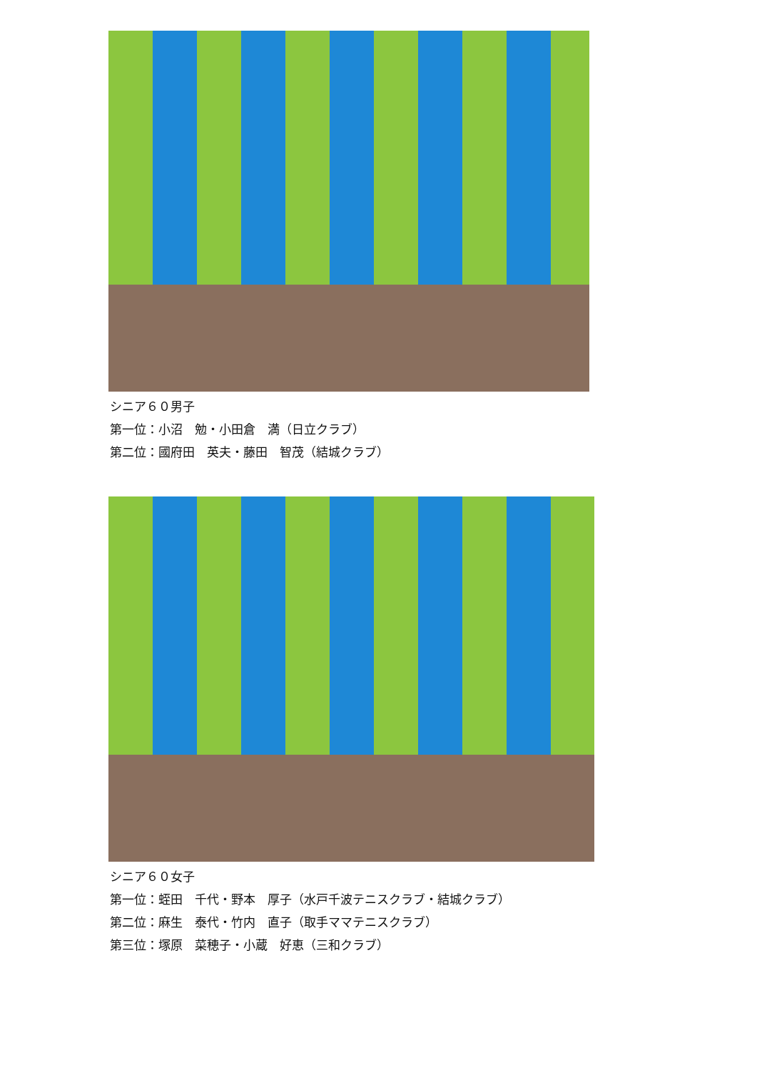シニア６０男子
第一位：小沼　勉・小田倉　満（日立クラブ）
第二位：國府田　英夫・藤田　智茂（結城クラブ）
シニア６０女子
第一位：蛭田　千代・野本　厚子（水戸千波テニスクラブ・結城クラブ）
第二位：麻生　泰代・竹内　直子（取手ママテニスクラブ）
第三位：塚原　菜穂子・小蔵　好恵（三和クラブ）